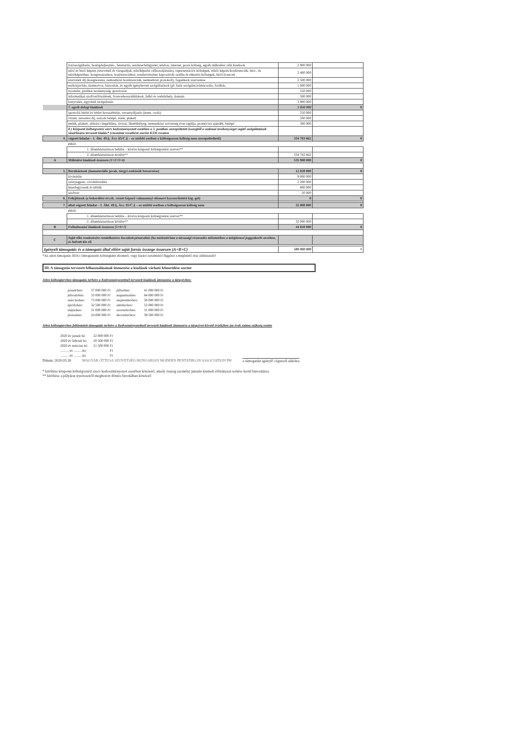| | fotószolgáltatás, honlapfejlesztés-, fenntartás, rendszerfelügyelet, telefon, internet, posta költség, egyéb működési célú kiadások | 2 900 000 | |
| | edző és bírói képzés (részvételi és vizsgadíjak, edzőképzési célhozzájárulás), reprezentációs költségek, edzői képzés/konferenciák, bíró-, és edzőképzéshez, kongresszushoz, konferenciához, rendezvényhez kapcsolódó szállás és étkezési költségek, bírói licencek | 2 400 000 | |
| | részvételi díj (kongresszus, nemzetközi konferenciák, nemzetközi protokoll), fogadások szervezése | 2 500 000 | |
| | eszközjavítás, üzemorvos, biztosítás, és egyéb igénybevett szolgáltatások (pl: futár szolgálat,tolmácsolás, fordítás, | 1 000 000 | |
| | nyomdai, grafikai tevékenység, gravírozás | 250 000 | |
| | informatikai szoftverfrissítések, licencehosszabbítások, felhő és webtárhely, domain | 500 000 | |
| | könyvelés, ügyviteli szolgáltatás | 3 900 000 | |
| | 7. egyéb dologi kiadások | 1 050 000 | 0 |
| | sportolói bérlet és bérlet hosszabbítás, versenydíjazás (érem, csoki) | 250 000 | |
| | vízum, nevezési díj, uszoda belépő, érem, plakett | 500 000 | |
| | emlék, plakett, aláírási címpéldány, távirat, illetékbélyeg, nemzetközi szövetség éves tagdíja, promóciós ajándék, belépő | 300 000 | |
| | 8.) Központi költségvetési szerv kedvezményezett esetében a 3. pontban szerepeltetett összegből a szakmai tevékenységet segítő szolgáltatások vásárlására tervezett kiadás* (cmszámú rovatként szerint K336 rovaton | | |
| 4. | végzett feladat – I. Áht. 49.§, Ávr. 65/C.§ – ez utóbbi esetben e költségsoron költség nem szerepeltethető) | 334 783 662 | 0 |
| | ebből: | | |
| | 1. államháztartáson belülre – kivéve központi költségvetési szervet** | | |
| | 2. államháztartáson kívülre** | 334 783 662 | |
| A | Működési kiadások összesen (1+2+3+4) | 535 980 000 | 0 |
| 5. | Beruházások (immateriális javak, tárgyi eszközök beszerzése) | 12 020 000 | 0 |
| | lóvásárlás | 9 000 000 | |
| | szőnyegpást, vívófelírótábla | 2 200 000 | |
| | lézerfegyverek és táblák | 800 000 | |
| | szoftver | 20 000 | |
| 6. | Felújítások (a bekerülési ért.ék. részét képező valamennyi elismert korszerűsítési ktg.-gel) | 0 | 0 |
| 7. | által végzett feladat – I. Áht. 49.§, Ávr. 65/C.§ – ez utóbbi esetben e költségsoron költség nem | 32 000 000 | 0 |
| | ebből: | | |
| | 1. államháztartáson belülre – kivéve központi költségvetési szervet** | | |
| | 2. államháztartáson kívülre** | 32 000 000 | |
| B | Felhalmozási kiadások összesen (5+6+7) | 44 020 000 | 0 |
| C | Saját tőke rendezésére rendelkezésre bocsátott pénzeszköz (ha minisztérium a társasági részesedés tekintetében a tulajdonosi joggyakorló nevében, és halvatt tán el) | | |
| Igényelt támogatás és a támogató által előírt saját forrás összege összesen (A+B+C) | | 580 000 000 | 0 |
*Az adott támogatás ÁFA-t támogatandó költségként elismerő, vagy kizáró tartalmától függően a megfelelő rész aláhúzandó!
III. A támogatás tervezett felhasználásának ütemezése a kiadások várható felmerülése szerint
Jelen költségtervben támogatás terhére a Kedvezményezettnél tervezett kiadások ütemezése a tárgyévben:
| januárban: | 37 000 000 Ft | júliusban: | 41 000 000 Ft |
| februárban: | 33 000 000 Ft | augusztusban: | 64 000 000 Ft |
| márciusban: | 73 000 000 Ft | szeptemberben: | 58 000 000 Ft |
| áprilisban: | 32 500 000 Ft | októberben: | 52 000 000 Ft |
| májusban: | 31 000 000 Ft | novemberben: | 31 000 000 Ft |
| júniusban: | 24 000 000 Ft | decemberben: | 39 500 000 Ft |
Jelen költségtervben feltüntetett támogatás terhére a Kedvezményezettnél tervezett kiadások ütemezése a tárgyévet követő év(ek)ben (az évek száma szükség esetén
| 2020 év január hó | 22 000 000 Ft |
| 2020 év február hó | 20 500 000 Ft |
| 2020 év március hó | 21 500 000 Ft |
| .......... év ..........hó | Ft |
| .......... év ..........hó | Ft |
Dátum: 2020.03.30 MAGYAR ÖTTUSA SZÖVETSÉG HUNGARIAN MODERN PENTATHLON ASSOCIATION PH a támogatást igénylő cégszerű aláírása
* kitöltése központi költségvetési szerv kedvezményezett esetében kötelező, amely összeg személyi juttatás kiemelt előirányzat terhére kerül biztosításra
** kitöltése a pályázat nyerteseiről meghozott döntés birtokában kötelező